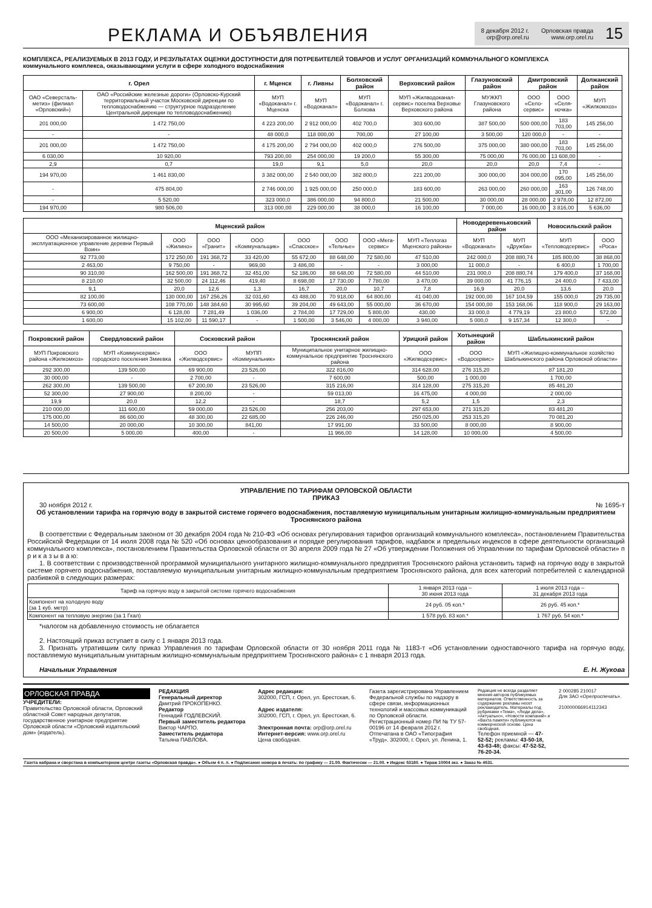РЕКЛАМА И ОБЪЯВЛЕНИЯ
8 декабря 2012 г.
orp@orp.orel.ru
Орловская правда
www.orp.orel.ru
15
КОМПЛЕКСА, РЕАЛИЗУЕМЫХ В 2013 ГОДУ, И РЕЗУЛЬТАТАХ ОЦЕНКИ ДОСТУПНОСТИ ДЛЯ ПОТРЕБИТЕЛЕЙ ТОВАРОВ И УСЛУГ ОРГАНИЗАЦИЙ КОММУНАЛЬНОГО КОМПЛЕКСА
коммунального комплекса, оказывающими услуги в сфере холодного водоснабжения
| г. Орел | | г. Мценск | г. Ливны | Болховский район | Верховский район | Глазуновский район | Дмитровский район | | Должанский район |
| --- | --- | --- | --- | --- | --- | --- | --- | --- | --- |
| ОАО «Северсталь-метиз» (филиал «Орловский») | ОАО «Российские железные дороги» (Орловско-Курский территориальный участок Московской дирекции по тепловодоснабжению — структурное подразделение Центральной дирекции по тепловодоснабжению) | МУП «Водоканал» г. Мценска | МУП «Водоканал» | МУП «Водоканал» г. Болхова | МУП «Жилводоканал-сервис» поселка Верховье Верховского района | МУЖКП Глазуновского района | ООО «Село-сервис» | ООО «Селя-ночка» | МУП «Жилкомхоз» |
| 201 000,00 | 1 472 750,00 | 4 223 200,00 | 2 912 000,00 | 402 700,0 | 303 600,00 | 387 500,00 | 500 000,00 | 183 703,00 | 145 256,00 |
| - | - | 48 000,0 | 118 000,00 | 700,00 | 27 100,00 | 3 500,00 | 120 000,0 | - | - |
| 201 000,00 | 1 472 750,00 | 4 175 200,00 | 2 794 000,00 | 402 000,0 | 276 500,00 | 375 000,00 | 380 000,00 | 183 703,00 | 145 256,00 |
| 6 030,00 | 10 920,00 | 793 200,00 | 254 000,00 | 19 200,0 | 55 300,00 | 75 000,00 | 76 000,00 | 13 608,00 | - |
| 2,9 | 0,7 | 19,0 | 9,1 | 5,0 | 20,0 | 20,0 | 20,0 | 7,4 | - |
| 194 970,00 | 1 461 830,00 | 3 382 000,00 | 2 540 000,00 | 382 800,0 | 221 200,00 | 300 000,00 | 304 000,00 | 170 095,00 | 145 256,00 |
| - | 475 804,00 | 2 746 000,00 | 1 925 000,00 | 250 000,0 | 183 600,00 | 263 000,00 | 260 000,00 | 163 301,00 | 126 748,00 |
| - | 5 520,00 | 323 000,0 | 386 000,00 | 94 800,0 | 21 500,00 | 30 000,00 | 28 000,00 | 2 978,00 | 12 872,00 |
| 194 970,00 | 980 506,00 | 313 000,00 | 229 000,00 | 38 000,0 | 16 100,00 | 7 000,00 | 16 000,00 | 3 816,00 | 5 636,00 |
| Мценский район | | | | | | | | Новодеревеньковский район | | Новосильский район | |
| --- | --- | --- | --- | --- | --- | --- | --- | --- | --- | --- | --- |
| ООО «Механизированное жилищно-эксплуатационное управление деревни Первый Воин» | ООО «Жилино» | ООО «Гранит» | ООО «Коммунальщик» | ООО «Спасское» | ООО «Тельчье» | ООО «Мега-сервис» | МУП «Теплогаз Мценского района» | МУП «Водоканал» | МУП «Дружба» | МУП «Тепловодсервис» | ООО «Роса» |
| 92 773,00 | 172 250,00 | 191 368,72 | 33 420,00 | 55 672,00 | 88 648,00 | 72 580,00 | 47 510,00 | 242 000,0 | 208 880,74 | 185 800,00 | 38 868,00 |
| 2 463,00 | 9 750,00 | - | 969,00 | 3 486,00 | - | - | 3 000,00 | 11 000,0 | - | 6 400,0 | 1 700,00 |
| 90 310,00 | 162 500,00 | 191 368,72 | 32 451,00 | 52 186,00 | 88 648,00 | 72 580,00 | 44 510,00 | 231 000,0 | 208 880,74 | 179 400,0 | 37 168,00 |
| 8 210,00 | 32 500,00 | 24 112,46 | 419,40 | 8 698,00 | 17 730,00 | 7 780,00 | 3 470,00 | 39 000,00 | 41 776,15 | 24 400,0 | 7 433,00 |
| 9,1 | 20,0 | 12,6 | 1,3 | 16,7 | 20,0 | 10,7 | 7,8 | 16,9 | 20,0 | 13,6 | 20,0 |
| 82 100,00 | 130 000,00 | 167 256,26 | 32 031,60 | 43 488,00 | 70 918,00 | 64 800,00 | 41 040,00 | 192 000,00 | 167 104,59 | 155 000,0 | 29 735,00 |
| 73 600,00 | 108 770,00 | 148 384,60 | 30 995,60 | 39 204,00 | 49 643,00 | 55 000,00 | 36 670,00 | 154 000,00 | 153 168,06 | 118 900,0 | 29 163,00 |
| 6 900,00 | 6 128,00 | 7 281,49 | 1 036,00 | 2 784,00 | 17 729,00 | 5 800,00 | 430,00 | 33 000,0 | 4 779,19 | 23 800,0 | 572,00 |
| 1 600,00 | 15 102,00 | 11 590,17 | - | 1 500,00 | 3 546,00 | 4 000,00 | 3 940,00 | 5 000,0 | 9 157,34 | 12 300,0 | - |
| Покровский район | Свердловский район | Сосковский район | | Троснянский район | Урицкий район | Хотынецкий район | Шаблыкинский район |
| --- | --- | --- | --- | --- | --- | --- | --- |
| МУП Покровского района «Жилкомхоз» | МУП «Коммунсервис» городского поселения Змиевка | ООО «Жилводсервис» | МУПП «Коммунальник» | Муниципальное унитарное жилищно-коммунальное предприятие Троснянского района | ООО «Жилводсервис» | ООО «Водосервис» | МУП «Жилищно-коммунальное хозяйство Шаблыкинского района Орловской области» |
| 292 300,00 | 139 500,00 | 69 900,00 | 23 526,00 | 322 816,00 | 314 628,00 | 276 315,20 | 87 181,20 |
| 30 000,00 | - | 2 700,00 | - | 7 600,00 | 500,00 | 1 000,00 | 1 700,00 |
| 262 300,00 | 139 500,00 | 67 200,00 | 23 526,00 | 315 216,00 | 314 128,00 | 275 315,20 | 85 481,20 |
| 52 300,00 | 27 900,00 | 8 200,00 | - | 59 013,00 | 16 475,00 | 4 000,00 | 2 000,00 |
| 19,9 | 20,0 | 12,2 | - | 18,7 | 5,2 | 1,5 | 2,3 |
| 210 000,00 | 111 600,00 | 59 000,00 | 23 526,00 | 256 203,00 | 297 653,00 | 271 315,20 | 83 481,20 |
| 175 000,00 | 86 600,00 | 48 300,00 | 22 685,00 | 226 246,00 | 250 025,00 | 253 315,20 | 70 081,20 |
| 14 500,00 | 20 000,00 | 10 300,00 | 841,00 | 17 991,00 | 33 500,00 | 8 000,00 | 8 900,00 |
| 20 500,00 | 5 000,00 | 400,00 | - | 11 966,00 | 14 128,00 | 10 000,00 | 4 500,00 |
УПРАВЛЕНИЕ ПО ТАРИФАМ ОРЛОВСКОЙ ОБЛАСТИ
ПРИКАЗ
30 ноября 2012 г. № 1695-т
Об установлении тарифа на горячую воду в закрытой системе горячего водоснабжения, поставляемую муниципальным унитарным жилищно-коммунальным предприятием Троснянского района
В соответствии с Федеральным законом от 30 декабря 2004 года № 210-ФЗ «Об основах регулирования тарифов организаций коммунального комплекса», постановлением Правительства Российской Федерации от 14 июля 2008 года № 520 «Об основах ценообразования и порядке регулирования тарифов, надбавок и предельных индексов в сфере деятельности организаций коммунального комплекса», постановлением Правительства Орловской области от 30 апреля 2009 года № 27 «Об утверждении Положения об Управлении по тарифам Орловской области» п р и к а з ы в а ю:
1. В соответствии с производственной программой муниципального унитарного жилищно-коммунального предприятия Троснянского района установить тариф на горячую воду в закрытой системе горячего водоснабжения, поставляемую муниципальным унитарным жилищно-коммунальным предприятием Троснянского района, для всех категорий потребителей с календарной разбивкой в следующих размерах:
| Тариф на горячую воду в закрытой системе горячего водоснабжения | 1 января 2013 года – 30 июня 2013 года | 1 июля 2013 года – 31 декабря 2013 года |
| Компонент на холодную воду (за 1 куб. метр) | 24 руб. 05 коп.* | 26 руб. 45 коп.* |
| Компонент на тепловую энергию (за 1 Гкал) | 1 578 руб. 83 коп.* | 1 767 руб. 54 коп.* |
*налогом на добавленную стоимость не облагается
2. Настоящий приказ вступает в силу с 1 января 2013 года.
3. Признать утратившим силу приказ Управления по тарифам Орловской области от 30 ноября 2011 года № 1183-т «Об установлении одноставочного тарифа на горячую воду, поставляемую муниципальным унитарным жилищно-коммунальным предприятием Троснянского района» с 1 января 2013 года.
Начальник Управления Е. Н. Жукова
ОРЛОВСКАЯ ПРАВДА
УЧРЕДИТЕЛИ:
Правительство Орловской области, Орловский областной Совет народных депутатов, государственное унитарное предприятие Орловской области «Орловский издательский дом» (издатель).
РЕДАКЦИЯ
Генеральный директор
Дмитрий ПРОКОПЕНКО.
Редактор
Геннадий ГОДЛЕВСКИЙ.
Первый заместитель редактора
Виктор ЧАРПО.
Заместитель редактора
Татьяна ПАВЛОВА.
Адрес редакции:
302000, ГСП, г. Орел, ул. Брестская, 6.
Адрес издателя:
302000, ГСП, г. Орел, ул. Брестская, 6.
Электронная почта: orp@orp.orel.ru
Интернет-версия: www.orp.orel.ru
Цена свободная.
Газета зарегистрирована Управлением Федеральной службы по надзору в сфере связи, информационных технологий и массовых коммуникаций по Орловской области. Регистрационный номер ПИ № ТУ 57-00196 от 14 февраля 2012 г. Отпечатана в ОАО «Типография «Труд». 302000, г. Орел, ул. Ленина, 1.
Редакция не всегда разделяет мнения авторов публикуемых материалов. Ответственность за содержание рекламы несет рекламодатель. Материалы под рубриками «Тема», «Люди дела», «Актуально», «Новости компаний» и «Вахта памяти» публикуются на коммерческой основе. Цена свободная.
Телефон приемной — 47-52-52; рекламы: 43-50-18, 43-63-48; факсы: 47-52-52, 76-20-34.
2 000285 210017
Для ЗАО «Орелроспечать».
210000066914112343
Газета набрана и сверстана в компьютерном центре газеты «Орловская правда». ● Объем 4 п. л. ● Подписание номера в печать: по графику — 21.00. Фактически — 21.00. ● Индекс 53180. ● Тираж 10004 экз. ● Заказ № 4531.